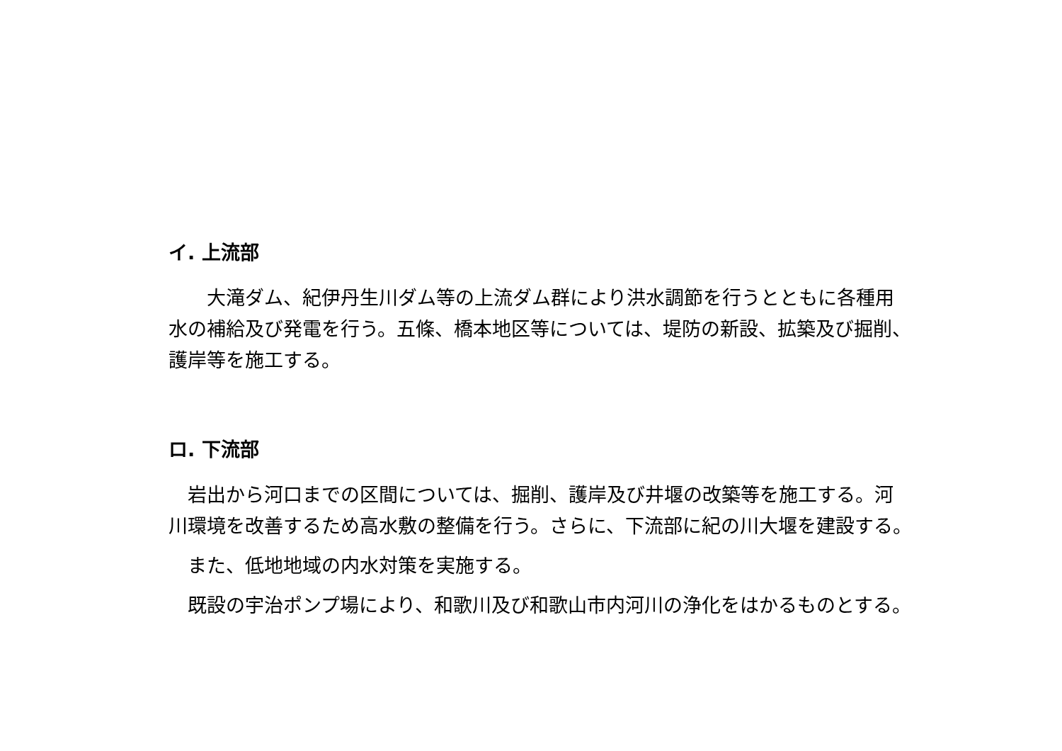イ. 上流部
　　大滝ダム、紀伊丹生川ダム等の上流ダム群により洪水調節を行うとともに各種用水の補給及び発電を行う。五條、橋本地区等については、堤防の新設、拡築及び掘削、護岸等を施工する。
ロ. 下流部
　岩出から河口までの区間については、掘削、護岸及び井堰の改築等を施工する。河川環境を改善するため高水敷の整備を行う。さらに、下流部に紀の川大堰を建設する。
　また、低地地域の内水対策を実施する。
　既設の宇治ポンプ場により、和歌川及び和歌山市内河川の浄化をはかるものとする。